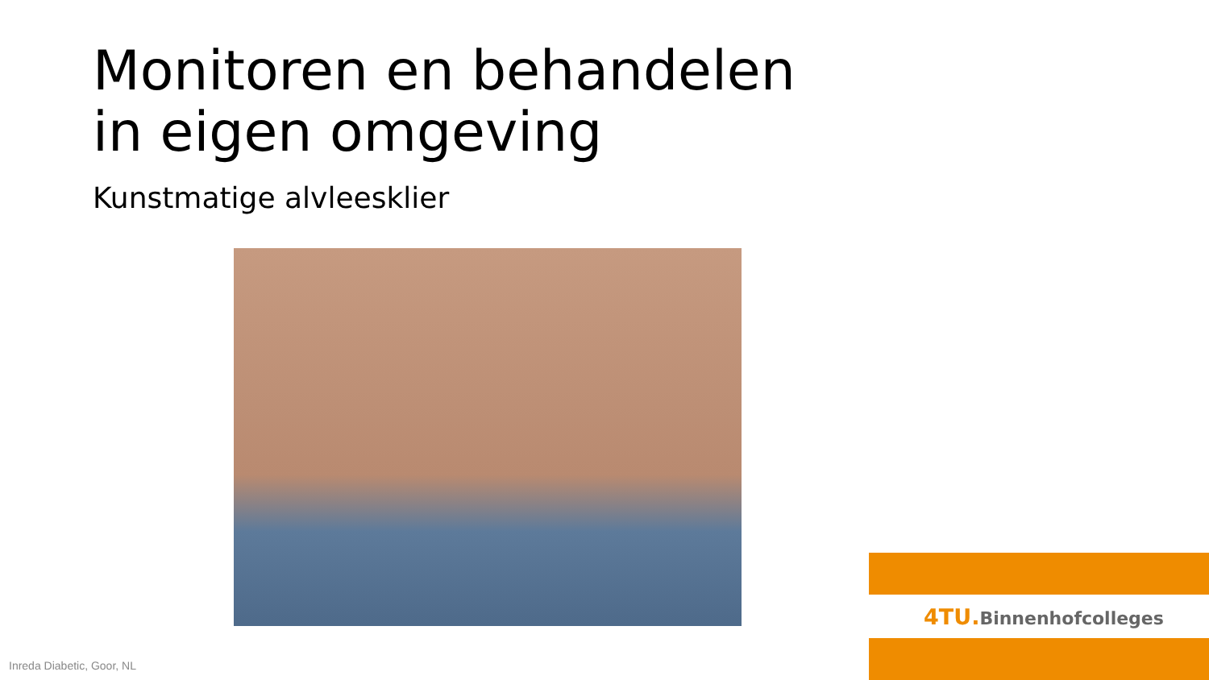Monitoren en behandelen
in eigen omgeving
Kunstmatige alvleesklier
Inreda Diabetic, Goor, NL
4TU. Binnenhofcolleges